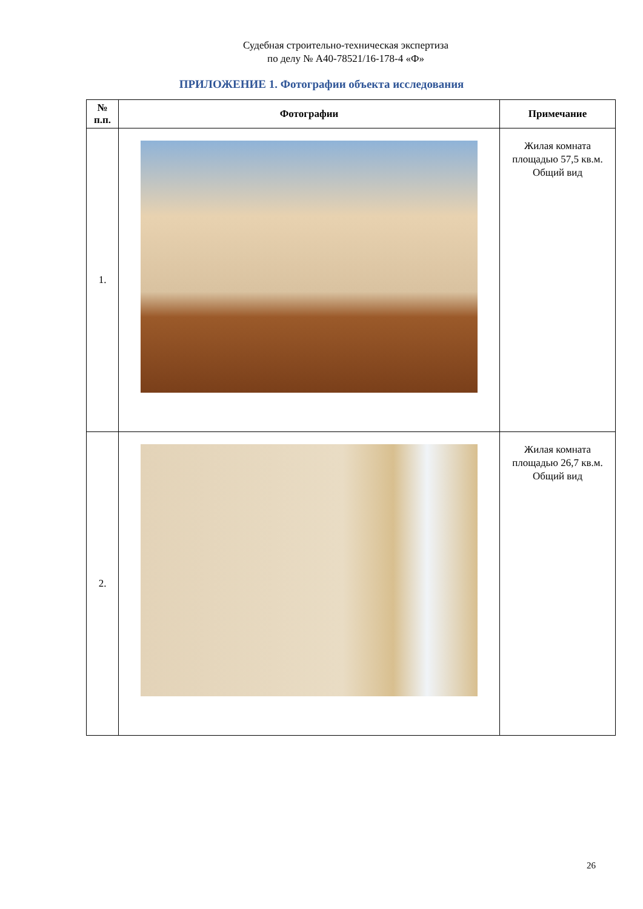Судебная строительно-техническая экспертиза
по делу № А40-78521/16-178-4 «Ф»
ПРИЛОЖЕНИЕ 1. Фотографии объекта исследования
| № п.п. | Фотографии | Примечание |
| --- | --- | --- |
| 1. | | Жилая комната площадью 57,5 кв.м. Общий вид |
| 2. | | Жилая комната площадью 26,7 кв.м. Общий вид |
26